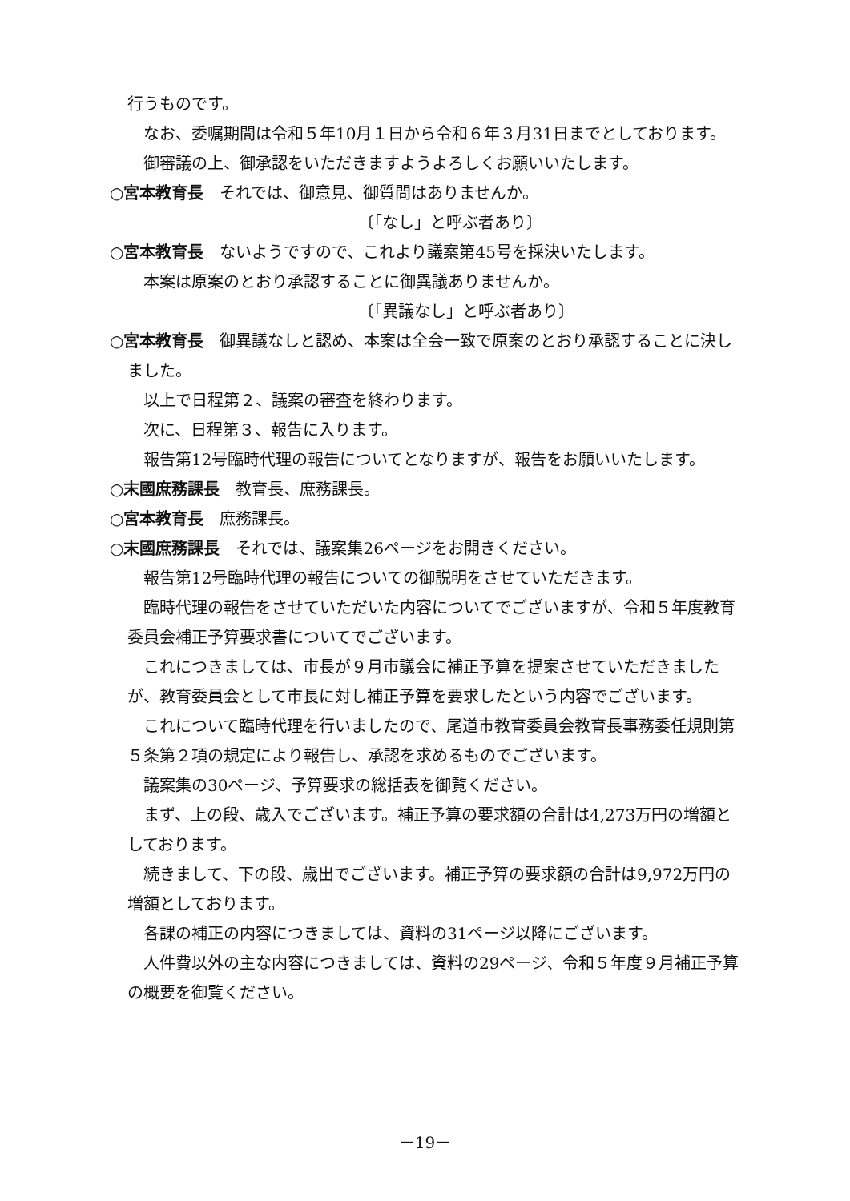行うものです。
 なお、委嘱期間は令和５年10月１日から令和６年３月31日までとしております。
 御審議の上、御承認をいただきますようよろしくお願いいたします。
○宮本教育長　それでは、御意見、御質問はありませんか。
〔「なし」と呼ぶ者あり〕
○宮本教育長　ないようですので、これより議案第45号を採決いたします。
 本案は原案のとおり承認することに御異議ありませんか。
〔「異議なし」と呼ぶ者あり〕
○宮本教育長　御異議なしと認め、本案は全会一致で原案のとおり承認することに決しました。
 以上で日程第２、議案の審査を終わります。
 次に、日程第３、報告に入ります。
 報告第12号臨時代理の報告についてとなりますが、報告をお願いいたします。
○末國庶務課長　教育長、庶務課長。
○宮本教育長　庶務課長。
○末國庶務課長　それでは、議案集26ページをお開きください。
 報告第12号臨時代理の報告についての御説明をさせていただきます。
 臨時代理の報告をさせていただいた内容についてでございますが、令和５年度教育委員会補正予算要求書についてでございます。
 これにつきましては、市長が９月市議会に補正予算を提案させていただきましたが、教育委員会として市長に対し補正予算を要求したという内容でございます。
 これについて臨時代理を行いましたので、尾道市教育委員会教育長事務委任規則第５条第２項の規定により報告し、承認を求めるものでございます。
 議案集の30ページ、予算要求の総括表を御覧ください。
 まず、上の段、歳入でございます。補正予算の要求額の合計は4,273万円の増額としております。
 続きまして、下の段、歳出でございます。補正予算の要求額の合計は9,972万円の増額としております。
 各課の補正の内容につきましては、資料の31ページ以降にございます。
 人件費以外の主な内容につきましては、資料の29ページ、令和５年度９月補正予算の概要を御覧ください。
－19－